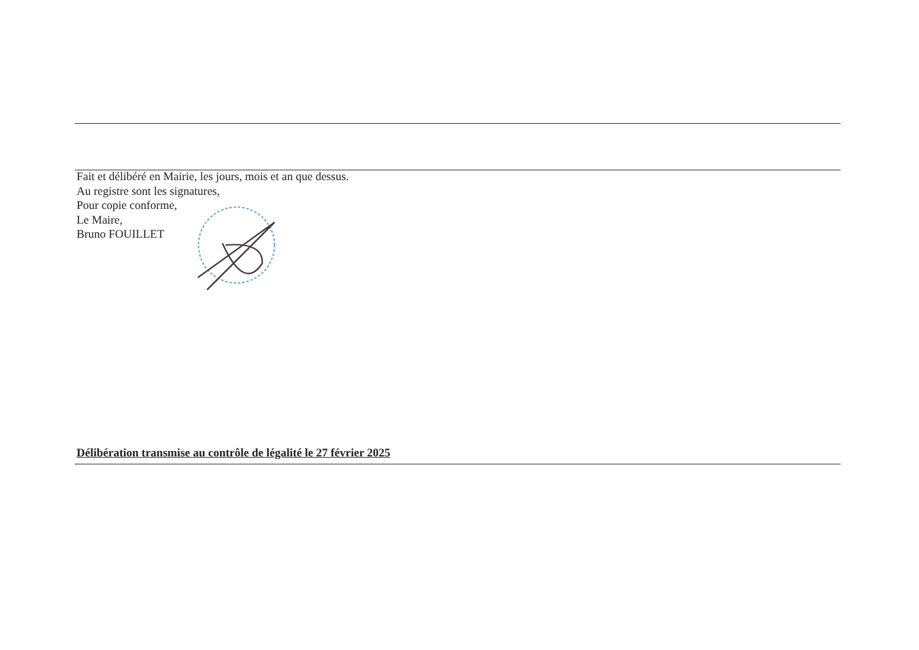Fait et délibéré en Mairie, les jours, mois et an que dessus.
Au registre sont les signatures,
Pour copie conforme,
Le Maire,
Bruno FOUILLET
Délibération transmise au contrôle de légalité le 27 février 2025